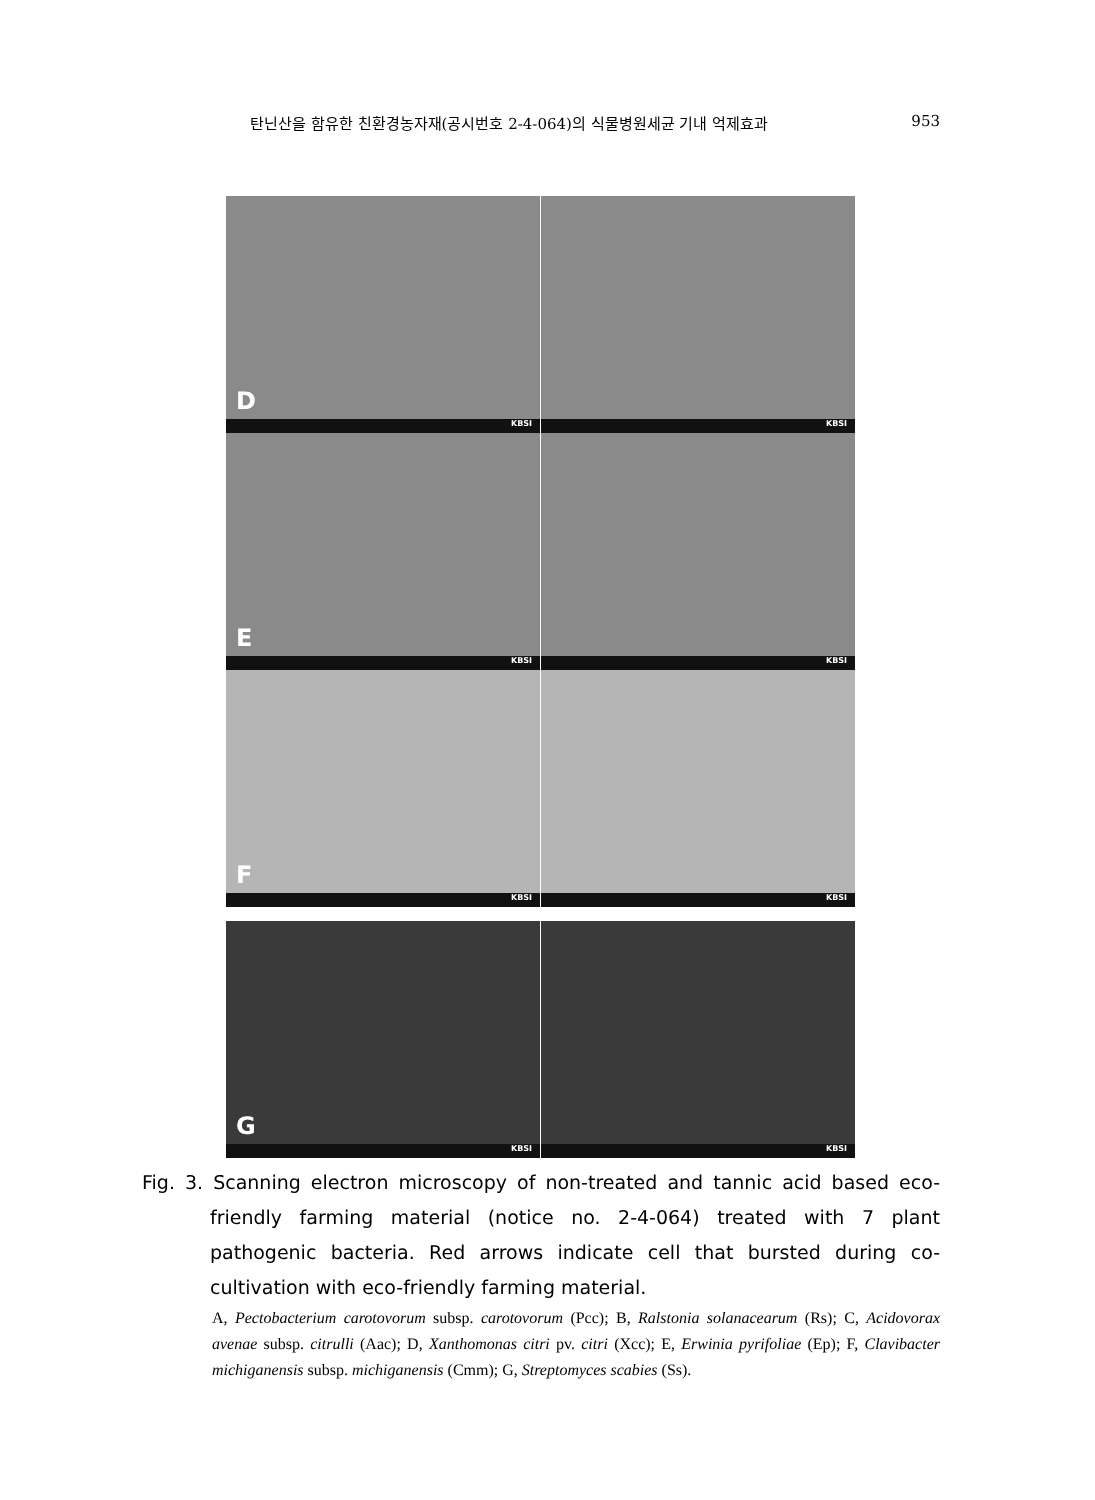탄닌산을 함유한 친환경농자재(공시번호 2-4-064)의 식물병원세균 기내 억제효과 953
D
KBSI
KBSI
E
KBSI
KBSI
F
KBSI
KBSI
G
KBSI
KBSI
Fig. 3. Scanning electron microscopy of non-treated and tannic acid based eco-friendly farming material (notice no. 2-4-064) treated with 7 plant pathogenic bacteria. Red arrows indicate cell that bursted during co-cultivation with eco-friendly farming material.
A, Pectobacterium carotovorum subsp. carotovorum (Pcc); B, Ralstonia solanacearum (Rs); C, Acidovorax avenae subsp. citrulli (Aac); D, Xanthomonas citri pv. citri (Xcc); E, Erwinia pyrifoliae (Ep); F, Clavibacter michiganensis subsp. michiganensis (Cmm); G, Streptomyces scabies (Ss).